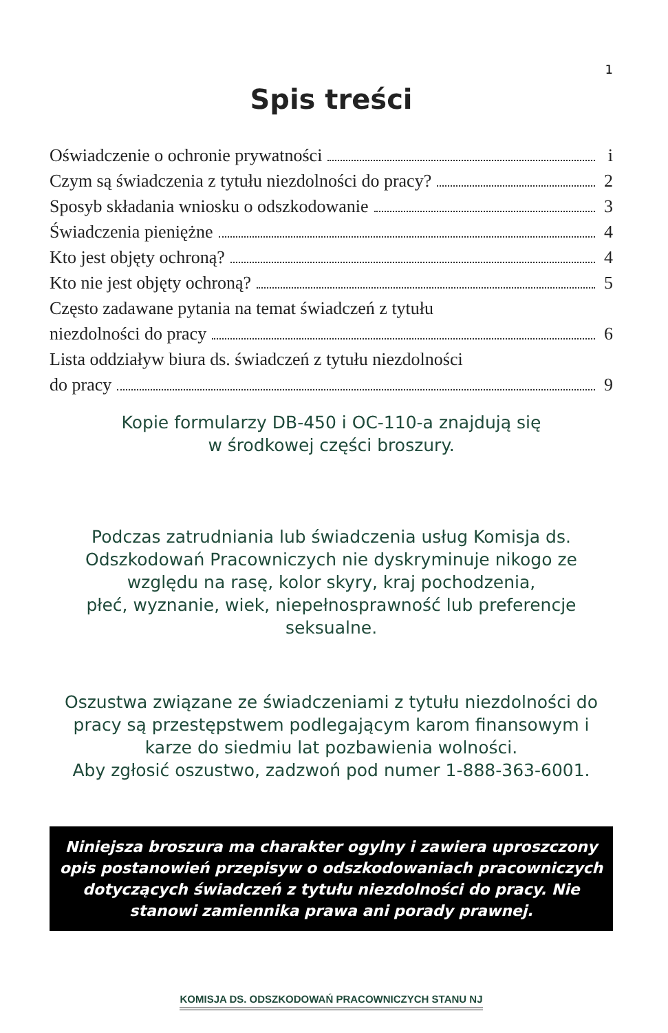1
Spis treści
Oświadczenie o ochronie prywatności i
Czym są świadczenia z tytułu niezdolności do pracy? 2
Sposyb składania wniosku o odszkodowanie 3
Świadczenia pieniężne 4
Kto jest objęty ochroną? 4
Kto nie jest objęty ochroną? 5
Często zadawane pytania na temat świadczeń z tytułu
niezdolności do pracy 6
Lista oddziaływ biura ds. świadczeń z tytułu niezdolności
do pracy 9
Kopie formularzy DB-450 i OC-110-a znajdują się
w środkowej części broszury.
Podczas zatrudniania lub świadczenia usług Komisja ds.
Odszkodowań Pracowniczych nie dyskryminuje nikogo ze
względu na rasę, kolor skyry, kraj pochodzenia,
płeć, wyznanie, wiek, niepełnosprawność lub preferencje
seksualne.
Oszustwa związane ze świadczeniami z tytułu niezdolności do
pracy są przestępstwem podlegającym karom finansowym i
karze do siedmiu lat pozbawienia wolności.
Aby zgłosić oszustwo, zadzwoń pod numer 1-888-363-6001.
Niniejsza broszura ma charakter ogylny i zawiera uproszczony opis postanowień przepisyw o odszkodowaniach pracowniczych dotyczących świadczeń z tytułu niezdolności do pracy. Nie stanowi zamiennika prawa ani porady prawnej.
KOMISJA DS. ODSZKODOWAŃ PRACOWNICZYCH STANU NJ